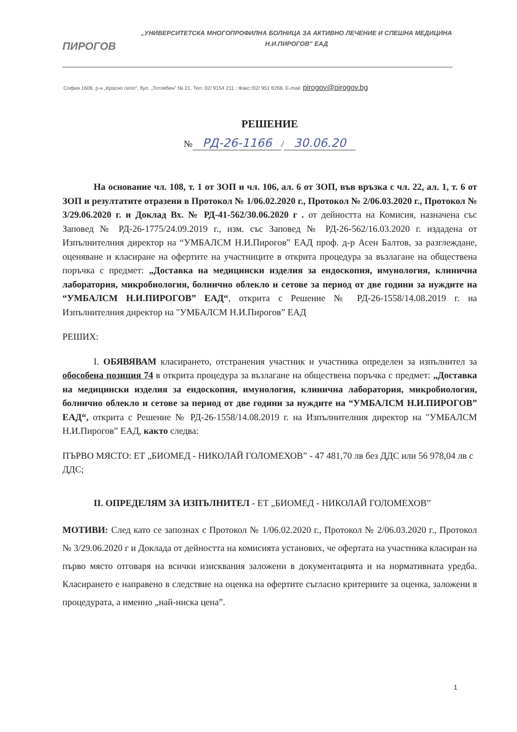ПИРОГОВ
„УНИВЕРСИТЕТСКА МНОГОПРОФИЛНА БОЛНИЦА ЗА АКТИВНО ЛЕЧЕНИЕ И СПЕШНА МЕДИЦИНА
Н.И.ПИРОГОВ” ЕАД
София 1606, р-н „Красно село”, бул. „Тотлебен" № 21, Тел: 02/ 9154 211 ; Факс:/02/ 951 6268, E-mail: pirogov@pirogov.bg
РЕШЕНИЕ
№ РД-26-1166 / 30.06.20
На основание чл. 108, т. 1 от ЗОП и чл. 106, ал. 6 от ЗОП, във връзка с чл. 22, ал. 1, т. 6 от ЗОП и резултатите отразени в Протокол № 1/06.02.2020 г., Протокол № 2/06.03.2020 г., Протокол № 3/29.06.2020 г. и Доклад Вх. № РД-41-562/30.06.2020 г . от дейността на Комисия, назначена със Заповед № РД-26-1775/24.09.2019 г., изм. със Заповед № РД-26-562/16.03.2020 г. издадена от Изпълнителния директор на “УМБАЛСМ Н.И.Пирогов” ЕАД проф. д-р Асен Балтов, за разглеждане, оценяване и класиране на офертите на участниците в открита процедура за възлагане на обществена поръчка с предмет: „Доставка на медицински изделия за ендоскопия, имунология, клинична лаборатория, микробиология, болнично облекло и сетове за период от две години за нуждите на “УМБАЛСМ Н.И.ПИРОГОВ” ЕАД“, открита с Решение № РД-26-1558/14.08.2019 г. на Изпълнителния директор на "УМБАЛСМ Н.И.Пирогов” ЕАД
РЕШИХ:
I. ОБЯВЯВАМ класирането, отстранения участник и участника определен за изпълнител за обособена позиция 74 в открита процедура за възлагане на обществена поръчка с предмет: „Доставка на медицински изделия за ендоскопия, имунология, клинична лаборатория, микробиология, болнично облекло и сетове за период от две години за нуждите на “УМБАЛСМ Н.И.ПИРОГОВ” ЕАД“, открита с Решение № РД-26-1558/14.08.2019 г. на Изпълнителния директор на "УМБАЛСМ Н.И.Пирогов” ЕАД, както следва:
ПЪРВО МЯСТО: ЕТ „БИОМЕД - НИКОЛАЙ ГОЛОМЕХОВ” - 47 481,70 лв без ДДС или 56 978,04 лв с ДДС;
II. ОПРЕДЕЛЯМ ЗА ИЗПЪЛНИТЕЛ - ЕТ „БИОМЕД - НИКОЛАЙ ГОЛОМЕХОВ”
МОТИВИ: След като се запознах с Протокол № 1/06.02.2020 г., Протокол № 2/06.03.2020 г., Протокол № 3/29.06.2020 г и Доклада от дейността на комисията установих, че офертата на участника класиран на първо място отговаря на всички изисквания заложени в документацията и на нормативната уредба. Класирането е направено в следствие на оценка на офертите съгласно критериите за оценка, заложени в процедурата, а именно „най-ниска цена”.
1